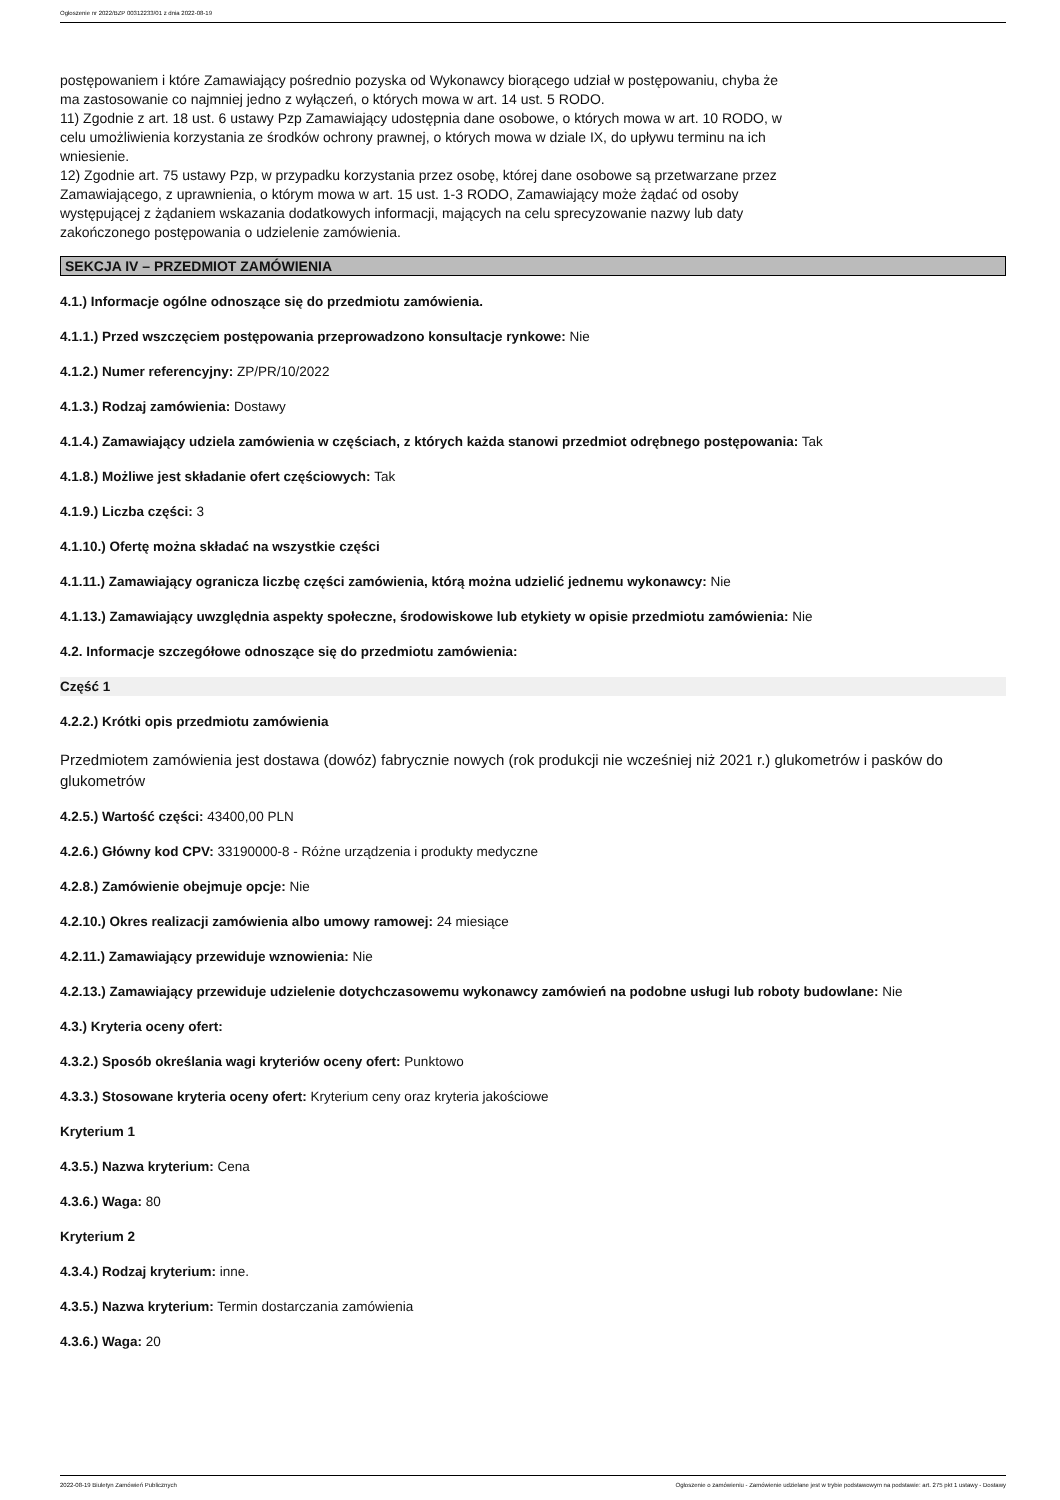Ogłoszenie nr 2022/BZP 00312233/01 z dnia 2022-08-19
postępowaniem i które Zamawiający pośrednio pozyska od Wykonawcy biorącego udział w postępowaniu, chyba że ma zastosowanie co najmniej jedno z wyłączeń, o których mowa w art. 14 ust. 5 RODO.
11) Zgodnie z art. 18 ust. 6 ustawy Pzp Zamawiający udostępnia dane osobowe, o których mowa w art. 10 RODO, w celu umożliwienia korzystania ze środków ochrony prawnej, o których mowa w dziale IX, do upływu terminu na ich wniesienie.
12) Zgodnie art. 75 ustawy Pzp, w przypadku korzystania przez osobę, której dane osobowe są przetwarzane przez Zamawiającego, z uprawnienia, o którym mowa w art. 15 ust. 1-3 RODO, Zamawiający może żądać od osoby występującej z żądaniem wskazania dodatkowych informacji, mających na celu sprecyzowanie nazwy lub daty zakończonego postępowania o udzielenie zamówienia.
SEKCJA IV – PRZEDMIOT ZAMÓWIENIA
4.1.) Informacje ogólne odnoszące się do przedmiotu zamówienia.
4.1.1.) Przed wszczęciem postępowania przeprowadzono konsultacje rynkowe: Nie
4.1.2.) Numer referencyjny: ZP/PR/10/2022
4.1.3.) Rodzaj zamówienia: Dostawy
4.1.4.) Zamawiający udziela zamówienia w częściach, z których każda stanowi przedmiot odrębnego postępowania: Tak
4.1.8.) Możliwe jest składanie ofert częściowych: Tak
4.1.9.) Liczba części: 3
4.1.10.) Ofertę można składać na wszystkie części
4.1.11.) Zamawiający ogranicza liczbę części zamówienia, którą można udzielić jednemu wykonawcy: Nie
4.1.13.) Zamawiający uwzględnia aspekty społeczne, środowiskowe lub etykiety w opisie przedmiotu zamówienia: Nie
4.2. Informacje szczegółowe odnoszące się do przedmiotu zamówienia:
Część 1
4.2.2.) Krótki opis przedmiotu zamówienia
Przedmiotem zamówienia jest dostawa (dowóz) fabrycznie nowych (rok produkcji nie wcześniej niż 2021 r.) glukometrów i pasków do glukometrów
4.2.5.) Wartość części: 43400,00 PLN
4.2.6.) Główny kod CPV: 33190000-8 - Różne urządzenia i produkty medyczne
4.2.8.) Zamówienie obejmuje opcje: Nie
4.2.10.) Okres realizacji zamówienia albo umowy ramowej: 24 miesiące
4.2.11.) Zamawiający przewiduje wznowienia: Nie
4.2.13.) Zamawiający przewiduje udzielenie dotychczasowemu wykonawcy zamówień na podobne usługi lub roboty budowlane: Nie
4.3.) Kryteria oceny ofert:
4.3.2.) Sposób określania wagi kryteriów oceny ofert: Punktowo
4.3.3.) Stosowane kryteria oceny ofert: Kryterium ceny oraz kryteria jakościowe
Kryterium 1
4.3.5.) Nazwa kryterium: Cena
4.3.6.) Waga: 80
Kryterium 2
4.3.4.) Rodzaj kryterium: inne.
4.3.5.) Nazwa kryterium: Termin dostarczania zamówienia
4.3.6.) Waga: 20
2022-08-19 Biuletyn Zamówień Publicznych Ogłoszenie o zamówieniu - Zamówienie udzielane jest w trybie podstawowym na podstawie: art. 275 pkt 1 ustawy - Dostawy